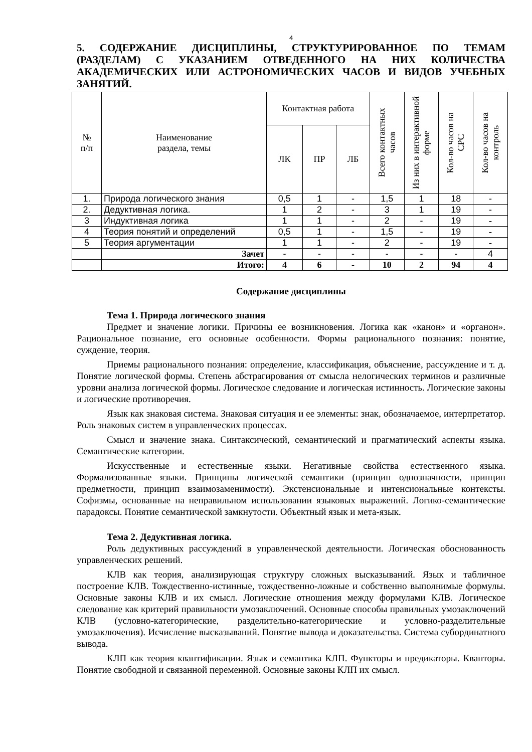4
5. СОДЕРЖАНИЕ ДИСЦИПЛИНЫ, СТРУКТУРИРОВАННОЕ ПО ТЕМАМ (РАЗДЕЛАМ) С УКАЗАНИЕМ ОТВЕДЕННОГО НА НИХ КОЛИЧЕСТВА АКАДЕМИЧЕСКИХ ИЛИ АСТРОНОМИЧЕСКИХ ЧАСОВ И ВИДОВ УЧЕБНЫХ ЗАНЯТИЙ.
| № п/п | Наименование раздела, темы | Контактная работа | | | Всего контактных часов | Из них в интерактивной форме | Кол-во часов на СРС | Кол-во часов на контроль |
| --- | --- | --- | --- | --- | --- | --- | --- | --- |
| | | ЛК | ПР | ЛБ | | | | |
| 1. | Природа логического знания | 0,5 | 1 | - | 1,5 | 1 | 18 | - |
| 2. | Дедуктивная логика. | 1 | 2 | - | 3 | 1 | 19 | - |
| 3 | Индуктивная логика | 1 | 1 | - | 2 | - | 19 | - |
| 4 | Теория понятий и определений | 0,5 | 1 | - | 1,5 | - | 19 | - |
| 5 | Теория аргументации | 1 | 1 | - | 2 | - | 19 | - |
| | Зачет | - | - | - | - | - | - | 4 |
| | Итого: | 4 | 6 | - | 10 | 2 | 94 | 4 |
Содержание дисциплины
Тема 1. Природа логического знания
Предмет и значение логики. Причины ее возникновения. Логика как «канон» и «органон». Рациональное познание, его основные особенности. Формы рационального познания: понятие, суждение, теория.
Приемы рационального познания: определение, классификация, объяснение, рассуждение и т. д. Понятие логической формы. Степень абстрагирования от смысла нелогических терминов и различные уровни анализа логической формы. Логическое следование и логическая истинность. Логические законы и логические противоречия.
Язык как знаковая система. Знаковая ситуация и ее элементы: знак, обозначаемое, интерпретатор. Роль знаковых систем в управленческих процессах.
Смысл и значение знака. Синтаксический, семантический и прагматический аспекты языка. Семантические категории.
Искусственные и естественные языки. Негативные свойства естественного языка. Формализованные языки. Принципы логической семантики (принцип однозначности, принцип предметности, принцип взаимозаменимости). Экстенсиональные и интенсиональные контексты. Софизмы, основанные на неправильном использовании языковых выражений. Логико-семантические парадоксы. Понятие семантической замкнутости. Объектный язык и мета-язык.
Тема 2. Дедуктивная логика.
Роль дедуктивных рассуждений в управленческой деятельности. Логическая обоснованность управленческих решений.
КЛВ как теория, анализирующая структуру сложных высказываний. Язык и табличное построение КЛВ. Тождественно-истинные, тождественно-ложные и собственно выполнимые формулы. Основные законы КЛВ и их смысл. Логические отношения между формулами КЛВ. Логическое следование как критерий правильности умозаключений. Основные способы правильных умозаключений КЛВ (условно-категорические, разделительно-категорические и условно-разделительные умозаключения). Исчисление высказываний. Понятие вывода и доказательства. Система субординатного вывода.
КЛП как теория квантификации. Язык и семантика КЛП. Функторы и предикаторы. Кванторы. Понятие свободной и связанной переменной. Основные законы КЛП их смысл.